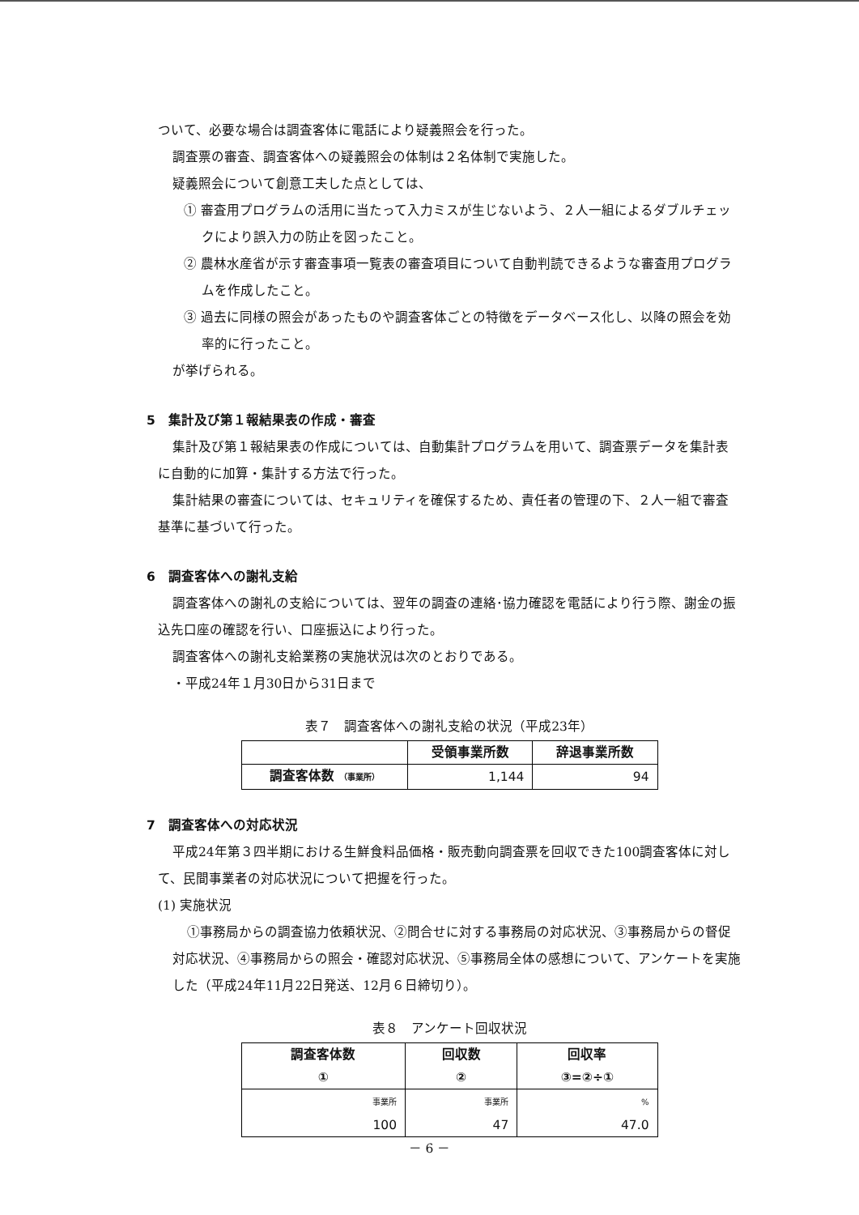ついて、必要な場合は調査客体に電話により疑義照会を行った。
調査票の審査、調査客体への疑義照会の体制は２名体制で実施した。
疑義照会について創意工夫した点としては、
① 審査用プログラムの活用に当たって入力ミスが生じないよう、２人一組によるダブルチェックにより誤入力の防止を図ったこと。
② 農林水産省が示す審査事項一覧表の審査項目について自動判読できるような審査用プログラムを作成したこと。
③ 過去に同様の照会があったものや調査客体ごとの特徴をデータベース化し、以降の照会を効率的に行ったこと。
が挙げられる。
5　集計及び第１報結果表の作成・審査
集計及び第１報結果表の作成については、自動集計プログラムを用いて、調査票データを集計表に自動的に加算・集計する方法で行った。
集計結果の審査については、セキュリティを確保するため、責任者の管理の下、２人一組で審査基準に基づいて行った。
6　調査客体への謝礼支給
調査客体への謝礼の支給については、翌年の調査の連絡･協力確認を電話により行う際、謝金の振込先口座の確認を行い、口座振込により行った。
調査客体への謝礼支給業務の実施状況は次のとおりである。
・平成24年１月30日から31日まで
表７　調査客体への謝礼支給の状況（平成23年）
| | 受領事業所数 | 辞退事業所数 |
| --- | --- | --- |
| 調査客体数 （事業所） | 1,144 | 94 |
7　調査客体への対応状況
平成24年第３四半期における生鮮食料品価格・販売動向調査票を回収できた100調査客体に対して、民間事業者の対応状況について把握を行った。
(1) 実施状況
①事務局からの調査協力依頼状況、②問合せに対する事務局の対応状況、③事務局からの督促対応状況、④事務局からの照会・確認対応状況、⑤事務局全体の感想について、アンケートを実施した（平成24年11月22日発送、12月６日締切り）。
表８　アンケート回収状況
| 調査客体数 ① | 回収数 ② | 回収率 ③=②÷① |
| --- | --- | --- |
| 事業所 100 | 事業所 47 | % 47.0 |
－ 6 －